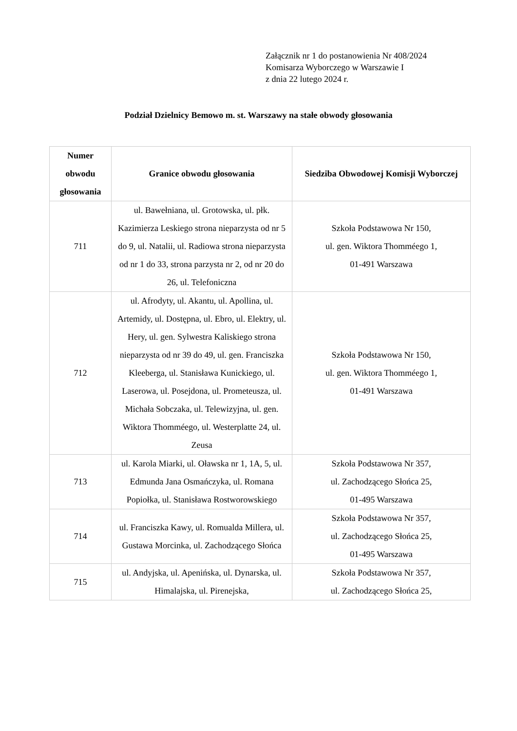Załącznik nr 1 do postanowienia Nr 408/2024
Komisarza Wyborczego w Warszawie I
z dnia 22 lutego 2024 r.
Podział Dzielnicy Bemowo m. st. Warszawy na stałe obwody głosowania
| Numer obwodu głosowania | Granice obwodu głosowania | Siedziba Obwodowej Komisji Wyborczej |
| --- | --- | --- |
| 711 | ul. Bawełniana, ul. Grotowska, ul. płk. Kazimierza Leskiego strona nieparzysta od nr 5 do 9, ul. Natalii, ul. Radiowa strona nieparzysta od nr 1 do 33, strona parzysta nr 2, od nr 20 do 26, ul. Telefoniczna | Szkoła Podstawowa Nr 150, ul. gen. Wiktora Thomméego 1, 01-491 Warszawa |
| 712 | ul. Afrodyty, ul. Akantu, ul. Apollina, ul. Artemidy, ul. Dostępna, ul. Ebro, ul. Elektry, ul. Hery, ul. gen. Sylwestra Kaliskiego strona nieparzysta od nr 39 do 49, ul. gen. Franciszka Kleeberga, ul. Stanisława Kunickiego, ul. Laserowa, ul. Posejdona, ul. Prometeusza, ul. Michała Sobczaka, ul. Telewizyjna, ul. gen. Wiktora Thomméego, ul. Westerplatte 24, ul. Zeusa | Szkoła Podstawowa Nr 150, ul. gen. Wiktora Thomméego 1, 01-491 Warszawa |
| 713 | ul. Karola Miarki, ul. Oławska nr 1, 1A, 5, ul. Edmunda Jana Osmańczyka, ul. Romana Popiołka, ul. Stanisława Rostworowskiego | Szkoła Podstawowa Nr 357, ul. Zachodzącego Słońca 25, 01-495 Warszawa |
| 714 | ul. Franciszka Kawy, ul. Romualda Millera, ul. Gustawa Morcinka, ul. Zachodzącego Słońca | Szkoła Podstawowa Nr 357, ul. Zachodzącego Słońca 25, 01-495 Warszawa |
| 715 | ul. Andyjska, ul. Apenińska, ul. Dynarska, ul. Himalajska, ul. Pirenejska, | Szkoła Podstawowa Nr 357, ul. Zachodzącego Słońca 25, |